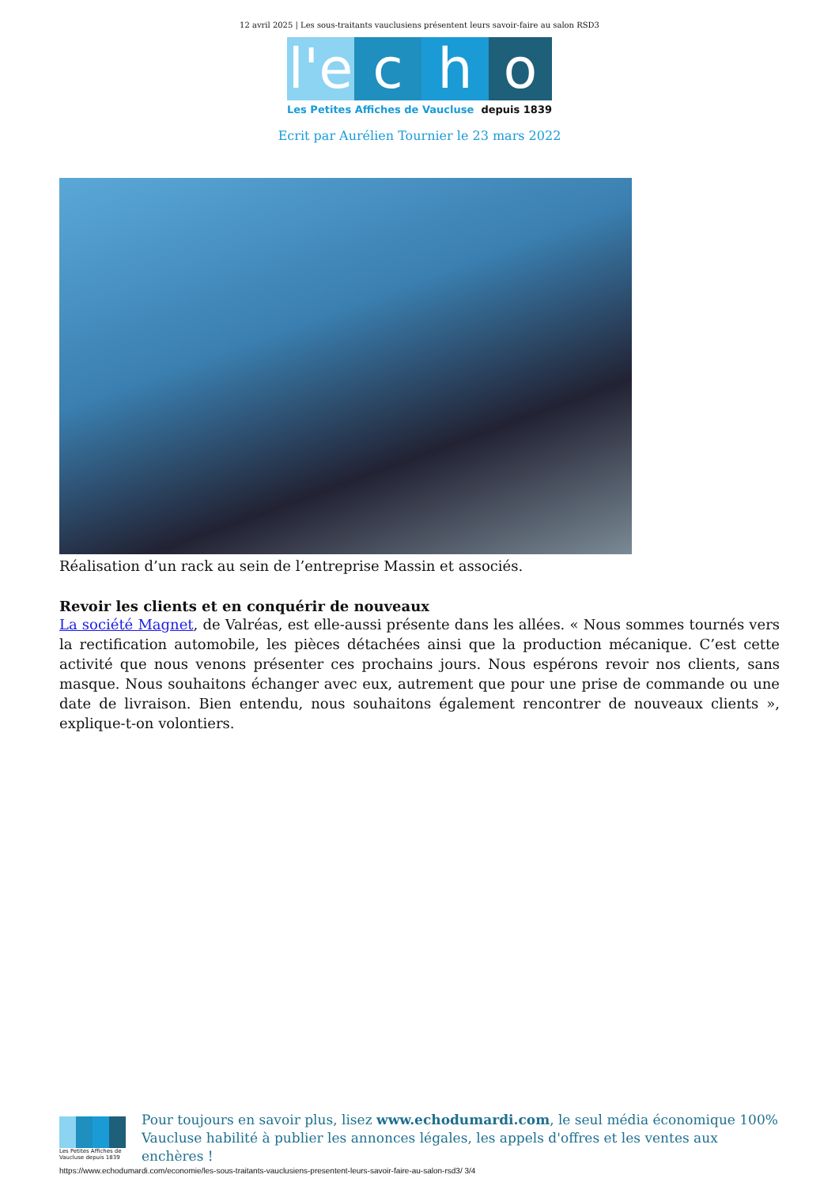12 avril 2025 | Les sous-traitants vauclusiens présentent leurs savoir-faire au salon RSD3
l'e
c
h
o
Les Petites Affiches de Vaucluse depuis 1839
Ecrit par Aurélien Tournier le 23 mars 2022
Réalisation d’un rack au sein de l’entreprise Massin et associés.
Revoir les clients et en conquérir de nouveaux
La société Magnet, de Valréas, est elle-aussi présente dans les allées. « Nous sommes tournés vers la rectification automobile, les pièces détachées ainsi que la production mécanique. C’est cette activité que nous venons présenter ces prochains jours. Nous espérons revoir nos clients, sans masque. Nous souhaitons échanger avec eux, autrement que pour une prise de commande ou une date de livraison. Bien entendu, nous souhaitons également rencontrer de nouveaux clients », explique-t-on volontiers.
Les Petites Affiches de Vaucluse depuis 1839
Pour toujours en savoir plus, lisez www.echodumardi.com, le seul média économique 100% Vaucluse habilité à publier les annonces légales, les appels d'offres et les ventes aux enchères !
https://www.echodumardi.com/economie/les-sous-traitants-vauclusiens-presentent-leurs-savoir-faire-au-salon-rsd3/ 3/4